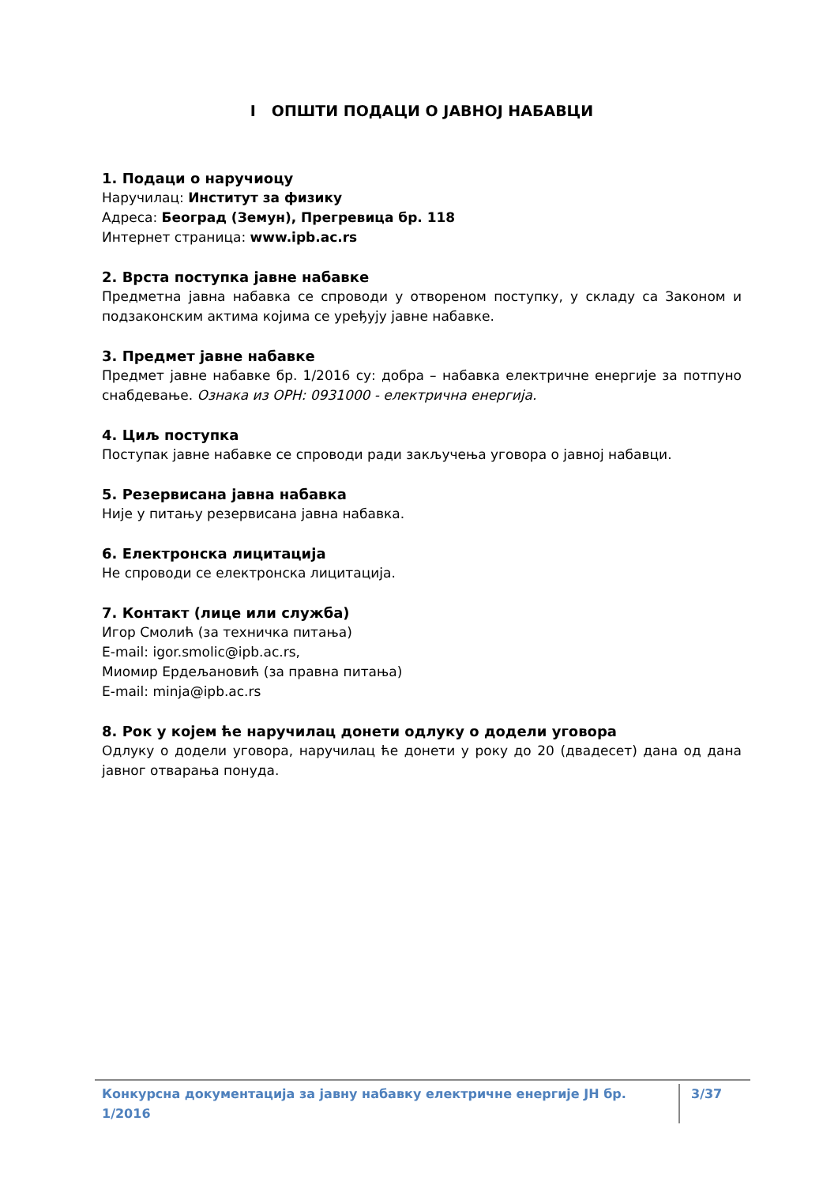I ОПШТИ ПОДАЦИ О ЈАВНОЈ НАБАВЦИ
1. Подаци о наручиоцу
Наручилац: Институт за физику
Адреса: Београд (Земун), Прегревица бр. 118
Интернет страница: www.ipb.ac.rs
2. Врста поступка јавне набавке
Предметна јавна набавка се спроводи у отвореном поступку, у складу са Законом и подзаконским актима којима се уређују јавне набавке.
3. Предмет јавне набавке
Предмет јавне набавке бр. 1/2016 су: добра – набавка електричне енергије за потпуно снабдевање. Ознака из ОРН: 0931000 - електрична енергија.
4. Циљ поступка
Поступак јавне набавке се спроводи ради закључења уговора о јавној набавци.
5. Резервисана јавна набавка
Није у питању резервисана јавна набавка.
6. Електронска лицитација
Не спроводи се електронска лицитација.
7. Контакт (лице или служба)
Игор Смолић (за техничка питања)
E-mail: igor.smolic@ipb.ac.rs,
Миомир Ердељановић (за правна питања)
E-mail: minja@ipb.ac.rs
8. Рок у којем ће наручилац донети одлуку о додели уговора
Одлуку о додели уговора, наручилац ће донети у року до 20 (двадесет) дана од дана јавног отварања понуда.
Конкурсна документација за јавну набавку електричне енергије ЈН бр. 1/2016 3/37